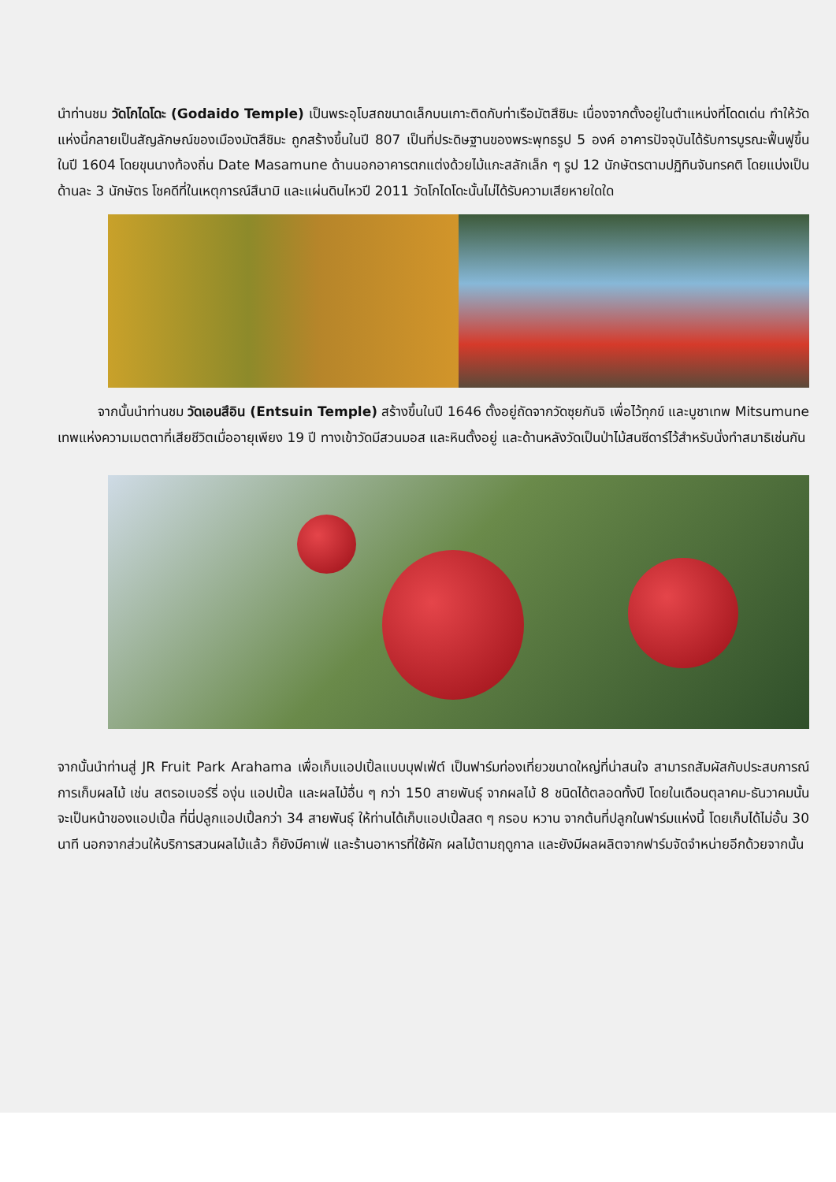นำท่านชม วัดโกไดโดะ (Godaido Temple) เป็นพระอุโบสถขนาดเล็กบนเกาะติดกับท่าเรือมัตสึชิมะ เนื่องจากตั้งอยู่ในตำแหน่งที่โดดเด่น ทำให้วัดแห่งนี้กลายเป็นสัญลักษณ์ของเมืองมัตสึชิมะ ถูกสร้างขึ้นในปี 807 เป็นที่ประดิษฐานของพระพุทธรูป 5 องค์ อาคารปัจจุบันได้รับการบูรณะฟื้นฟูขึ้นในปี 1604 โดยขุนนางท้องถิ่น Date Masamune ด้านนอกอาคารตกแต่งด้วยไม้แกะสลักเล็ก ๆ รูป 12 นักษัตรตามปฏิทินจันทรคติ โดยแบ่งเป็นด้านละ 3 นักษัตร โชคดีที่ในเหตุการณ์สึนามิ และแผ่นดินไหวปี 2011 วัดโกไดโดะนั้นไม่ได้รับความเสียหายใดใด
   จากนั้นนำท่านชม วัดเอนสึอิน (Entsuin Temple) สร้างขึ้นในปี 1646 ตั้งอยู่ถัดจากวัดซุยกันจิ เพื่อไว้ทุกข์ และบูชาเทพ Mitsumune เทพแห่งความเมตตาที่เสียชีวิตเมื่ออายุเพียง 19 ปี ทางเข้าวัดมีสวนมอส และหินตั้งอยู่ และด้านหลังวัดเป็นป่าไม้สนซีดาร์ไว้สำหรับนั่งทำสมาธิเช่นกัน
จากนั้นนำท่านสู่ JR Fruit Park Arahama เพื่อเก็บแอปเปิ้ลแบบบุฟเฟ่ต์ เป็นฟาร์มท่องเที่ยวขนาดใหญ่ที่น่าสนใจ สามารถสัมผัสกับประสบการณ์การเก็บผลไม้ เช่น สตรอเบอร์รี่ องุ่น แอปเปิ้ล และผลไม้อื่น ๆ กว่า 150 สายพันธุ์ จากผลไม้ 8 ชนิดได้ตลอดทั้งปี โดยในเดือนตุลาคม-ธันวาคมนั้น จะเป็นหน้าของแอปเปิ้ล ที่นี่ปลูกแอปเปิ้ลกว่า 34 สายพันธุ์ ให้ท่านได้เก็บแอปเปิ้ลสด ๆ กรอบ หวาน จากต้นที่ปลูกในฟาร์มแห่งนี้ โดยเก็บได้ไม่อั้น 30 นาที นอกจากส่วนให้บริการสวนผลไม้แล้ว ก็ยังมีคาเฟ่ และร้านอาหารที่ใช้ผัก ผลไม้ตามฤดูกาล และยังมีผลผลิตจากฟาร์มจัดจำหน่ายอีกด้วยจากนั้น